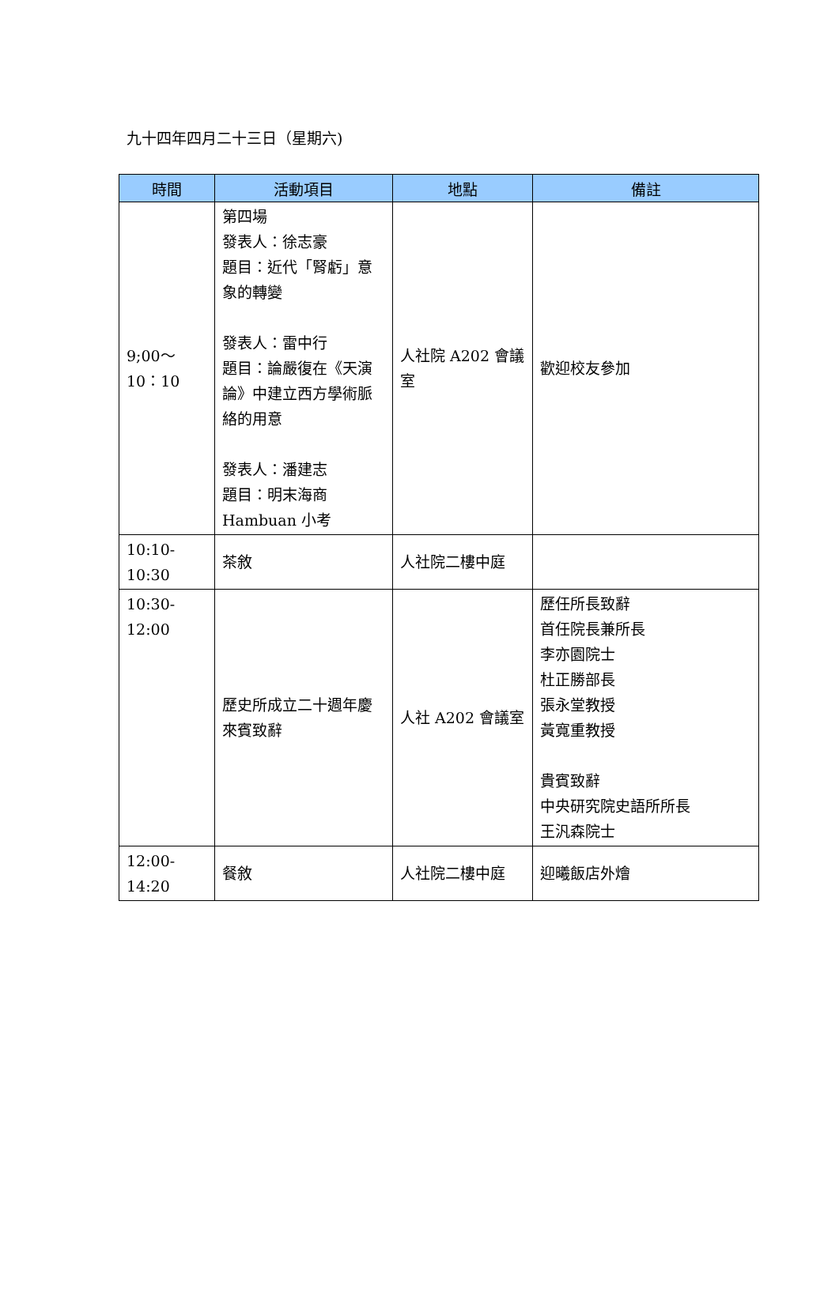九十四年四月二十三日（星期六)
| 時間 | 活動項目 | 地點 | 備註 |
| --- | --- | --- | --- |
| 9;00～10：10 | 第四場 發表人：徐志豪 題目：近代「腎虧」意象的轉變 發表人：雷中行 題目：論嚴復在《天演論》中建立西方學術脈絡的用意 發表人：潘建志 題目：明末海商Hambuan 小考 | 人社院 A202 會議室 | 歡迎校友參加 |
| 10:10-10:30 | 茶敘 | 人社院二樓中庭 | |
| 10:30-12:00 | 歷史所成立二十週年慶來賓致辭 | 人社 A202 會議室 | 歷任所長致辭 首任院長兼所長 李亦園院士 杜正勝部長 張永堂教授 黃寬重教授 貴賓致辭 中央研究院史語所所長 王汎森院士 |
| 12:00-14:20 | 餐敘 | 人社院二樓中庭 | 迎曦飯店外燴 |